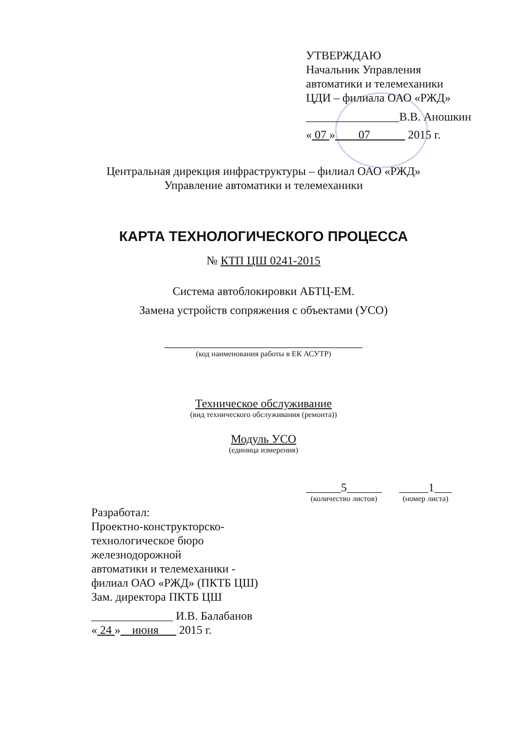УТВЕРЖДАЮ
Начальник Управления
автоматики и телемеханики
ЦДИ – филиала ОАО «РЖД»
________________В.В. Аношкин
« 07 » 07 2015 г.
Центральная дирекция инфраструктуры – филиал ОАО «РЖД»
Управление автоматики и телемеханики
КАРТА ТЕХНОЛОГИЧЕСКОГО ПРОЦЕССА
№ КТП ЦШ 0241-2015
Система автоблокировки АБТЦ-ЕМ.
Замена устройств сопряжения с объектами (УСО)
__________________________________
(код наименования работы в ЕК АСУТР)
Техническое обслуживание
(вид технического обслуживания (ремонта))
Модуль УСО
(единица измерения)
______5______
(количество листов)
_____1___
(номер листа)
Разработал:
Проектно-конструкторско-
технологическое бюро
железнодорожной
автоматики и телемеханики -
филиал ОАО «РЖД» (ПКТБ ЦШ)
Зам. директора ПКТБ ЦШ
______________ И.В. Балабанов
« 24 » июня 2015 г.